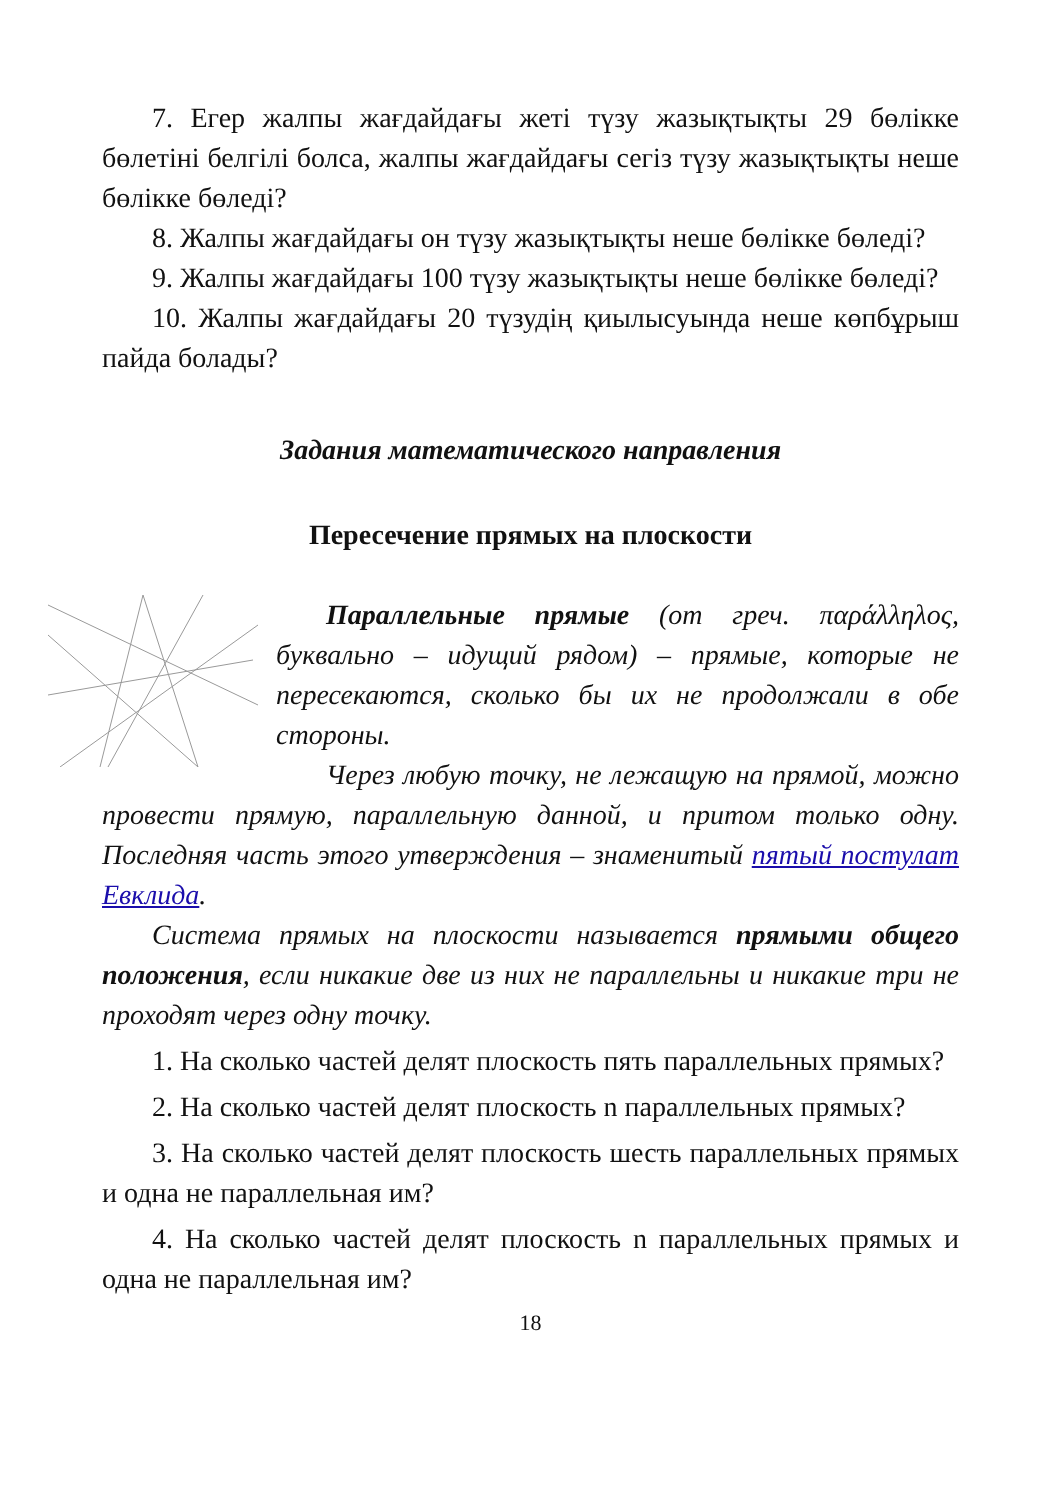7. Егер жалпы жағдайдағы жеті түзу жазықтықты 29 бөлікке бөлетіні белгілі болса, жалпы жағдайдағы сегіз түзу жазықтықты неше бөлікке бөледі?
8. Жалпы жағдайдағы он түзу жазықтықты неше бөлікке бөледі?
9. Жалпы жағдайдағы 100 түзу жазықтықты неше бөлікке бөледі?
10. Жалпы жағдайдағы 20 түзудің қиылысуында неше көпбұрыш пайда болады?
Задания математического направления
Пересечение прямых на плоскости
Параллельные прямые (от греч. παράλληλος, буквально – идущий рядом) – прямые, которые не пересекаются, сколько бы их не продолжали в обе стороны.
Через любую точку, не лежащую на прямой, можно провести прямую, параллельную данной, и притом только одну. Последняя часть этого утверждения – знаменитый пятый постулат Евклида.
Система прямых на плоскости называется прямыми общего положения, если никакие две из них не параллельны и никакие три не проходят через одну точку.
1. На сколько частей делят плоскость пять параллельных прямых?
2. На сколько частей делят плоскость n параллельных прямых?
3. На сколько частей делят плоскость шесть параллельных прямых и одна не параллельная им?
4. На сколько частей делят плоскость n параллельных прямых и одна не параллельная им?
18